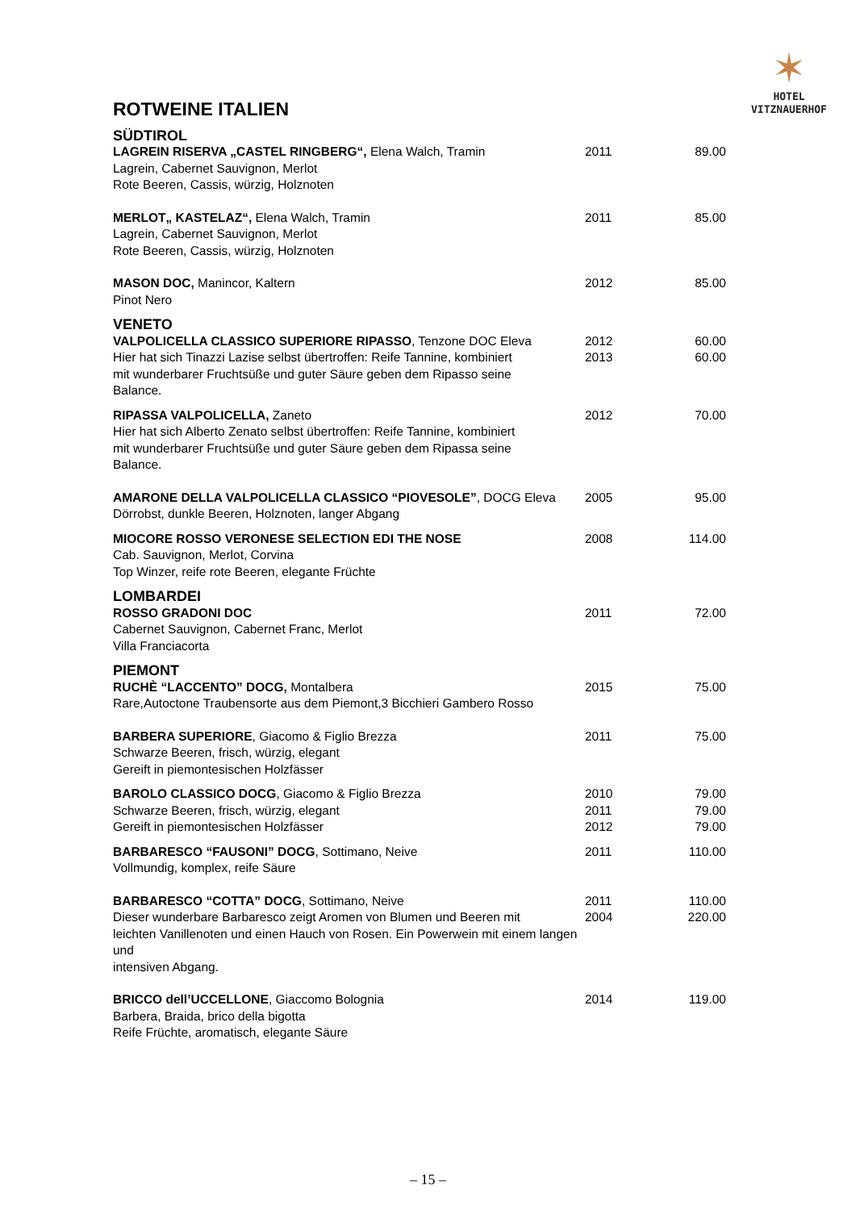✶
HOTEL
VITZNAUERHOF
ROTWEINE ITALIEN
| SÜDTIROL | | |
| LAGREIN RISERVA „CASTEL RINGBERG“, Elena Walch, Tramin Lagrein, Cabernet Sauvignon, Merlot Rote Beeren, Cassis, würzig, Holznoten | 2011 | 89.00 |
| MERLOT„ KASTELAZ“, Elena Walch, Tramin Lagrein, Cabernet Sauvignon, Merlot Rote Beeren, Cassis, würzig, Holznoten | 2011 | 85.00 |
| MASON DOC, Manincor, Kaltern Pinot Nero | 2012 | 85.00 |
| VENETO | | |
| VALPOLICELLA CLASSICO SUPERIORE RIPASSO , Tenzone DOC Eleva Hier hat sich Tinazzi Lazise selbst übertroffen: Reife Tannine, kombiniert mit wunderbarer Fruchtsüße und guter Säure geben dem Ripasso seine Balance. | 2012 2013 | 60.00 60.00 |
| RIPASSA VALPOLICELLA, Zaneto Hier hat sich Alberto Zenato selbst übertroffen: Reife Tannine, kombiniert mit wunderbarer Fruchtsüße und guter Säure geben dem Ripassa seine Balance. | 2012 | 70.00 |
| AMARONE DELLA VALPOLICELLA CLASSICO “PIOVESOLE” , DOCG Eleva Dörrobst, dunkle Beeren, Holznoten, langer Abgang | 2005 | 95.00 |
| MIOCORE ROSSO VERONESE SELECTION EDI THE NOSE Cab. Sauvignon, Merlot, Corvina Top Winzer, reife rote Beeren, elegante Früchte | 2008 | 114.00 |
| LOMBARDEI | | |
| ROSSO GRADONI DOC Cabernet Sauvignon, Cabernet Franc, Merlot Villa Franciacorta | 2011 | 72.00 |
| PIEMONT | | |
| RUCHÈ “LACCENTO” DOCG, Montalbera Rare,Autoctone Traubensorte aus dem Piemont,3 Bicchieri Gambero Rosso | 2015 | 75.00 |
| BARBERA SUPERIORE , Giacomo & Figlio Brezza Schwarze Beeren, frisch, würzig, elegant Gereift in piemontesischen Holzfässer | 2011 | 75.00 |
| BAROLO CLASSICO DOCG , Giacomo & Figlio Brezza Schwarze Beeren, frisch, würzig, elegant Gereift in piemontesischen Holzfässer | 2010 2011 2012 | 79.00 79.00 79.00 |
| BARBARESCO “FAUSONI” DOCG , Sottimano, Neive Vollmundig, komplex, reife Säure | 2011 | 110.00 |
| BARBARESCO “COTTA” DOCG , Sottimano, Neive Dieser wunderbare Barbaresco zeigt Aromen von Blumen und Beeren mit leichten Vanillenoten und einen Hauch von Rosen. Ein Powerwein mit einem langen und intensiven Abgang. | 2011 2004 | 110.00 220.00 |
| BRICCO dell’UCCELLONE , Giaccomo Bolognia Barbera, Braida, brico della bigotta Reife Früchte, aromatisch, elegante Säure | 2014 | 119.00 |
– 15 –